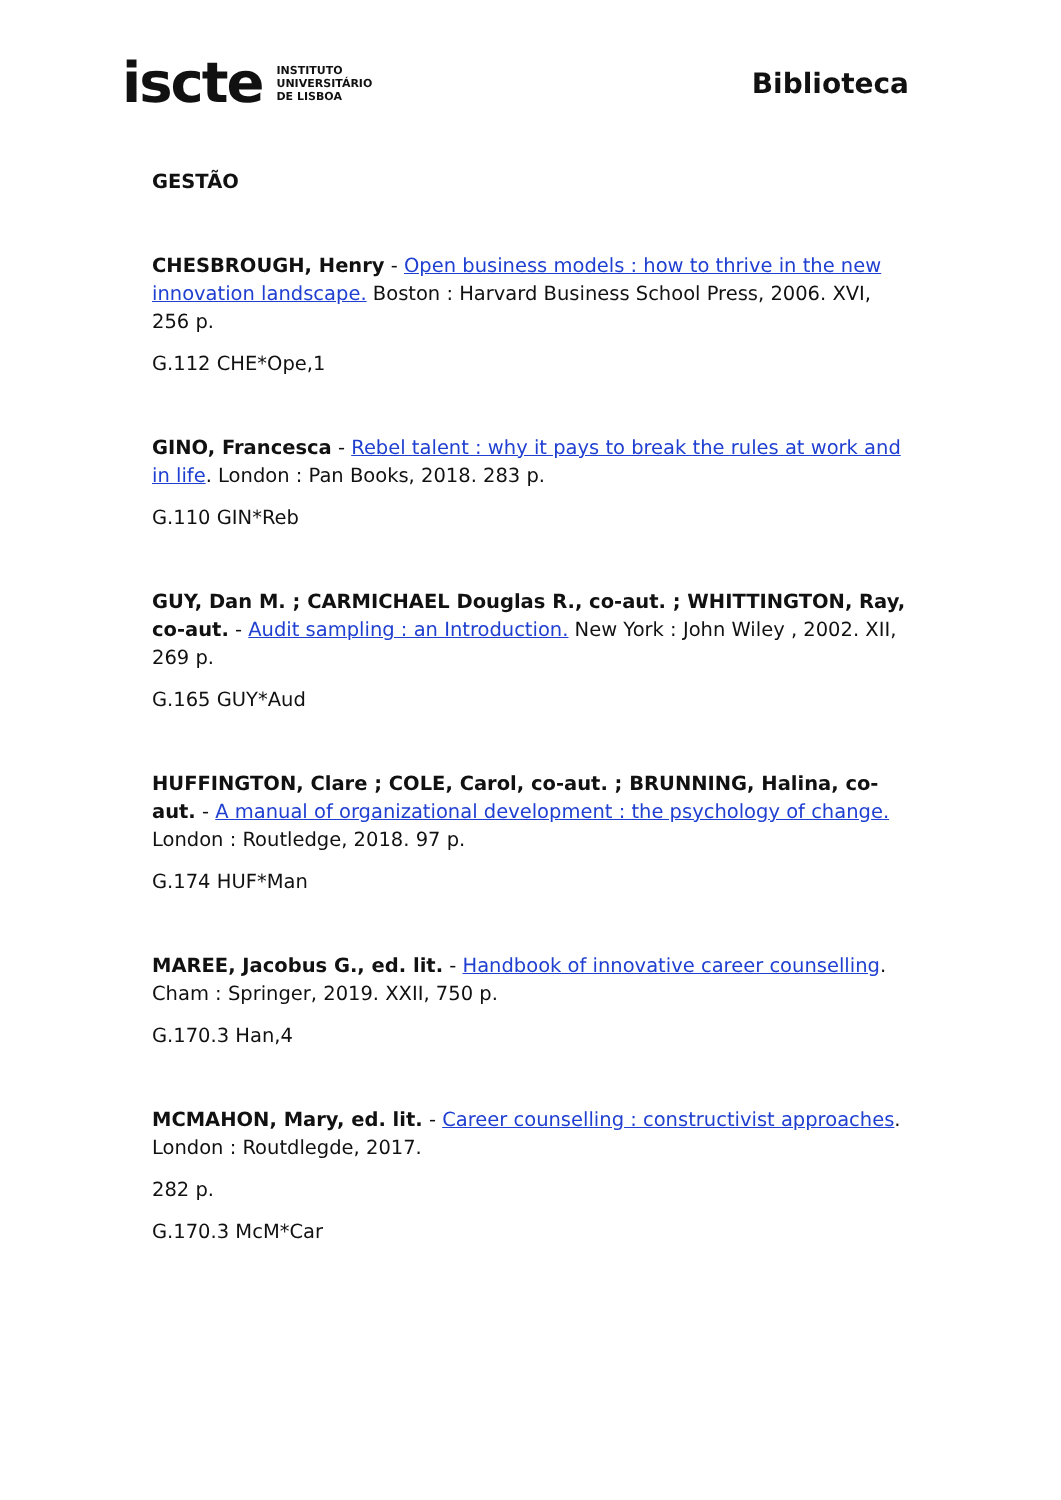iscte INSTITUTO
UNIVERSITÁRIO
DE LISBOA
Biblioteca
GESTÃO
CHESBROUGH, Henry - Open business models : how to thrive in the new innovation landscape. Boston : Harvard Business School Press, 2006. XVI, 256 p.
G.112 CHE*Ope,1
GINO, Francesca - Rebel talent : why it pays to break the rules at work and in life. London : Pan Books, 2018. 283 p.
G.110 GIN*Reb
GUY, Dan M. ; CARMICHAEL Douglas R., co-aut. ; WHITTINGTON, Ray, co-aut. - Audit sampling : an Introduction. New York : John Wiley , 2002. XII, 269 p.
G.165 GUY*Aud
HUFFINGTON, Clare ; COLE, Carol, co-aut. ; BRUNNING, Halina, co-aut. - A manual of organizational development : the psychology of change. London : Routledge, 2018. 97 p.
G.174 HUF*Man
MAREE, Jacobus G., ed. lit. - Handbook of innovative career counselling. Cham : Springer, 2019. XXII, 750 p.
G.170.3 Han,4
MCMAHON, Mary, ed. lit. - Career counselling : constructivist approaches. London : Routdlegde, 2017.
282 p.
G.170.3 McM*Car